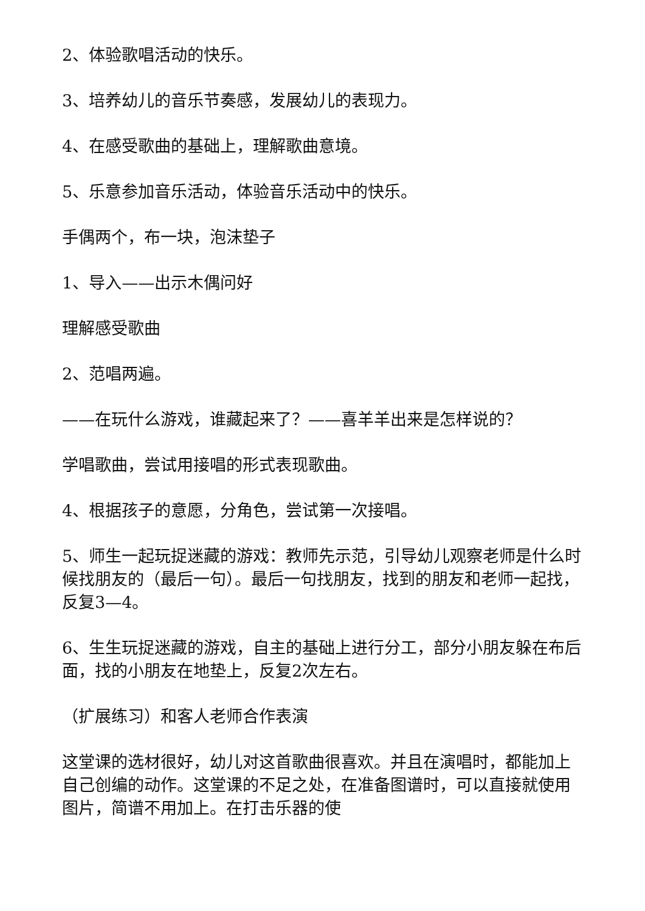2、体验歌唱活动的快乐。
3、培养幼儿的音乐节奏感，发展幼儿的表现力。
4、在感受歌曲的基础上，理解歌曲意境。
5、乐意参加音乐活动，体验音乐活动中的快乐。
手偶两个，布一块，泡沫垫子
1、导入——出示木偶问好
理解感受歌曲
2、范唱两遍。
——在玩什么游戏，谁藏起来了？——喜羊羊出来是怎样说的？
学唱歌曲，尝试用接唱的形式表现歌曲。
4、根据孩子的意愿，分角色，尝试第一次接唱。
5、师生一起玩捉迷藏的游戏：教师先示范，引导幼儿观察老师是什么时候找朋友的（最后一句）。最后一句找朋友，找到的朋友和老师一起找，反复3—4。
6、生生玩捉迷藏的游戏，自主的基础上进行分工，部分小朋友躲在布后面，找的小朋友在地垫上，反复2次左右。
（扩展练习）和客人老师合作表演
这堂课的选材很好，幼儿对这首歌曲很喜欢。并且在演唱时，都能加上自己创编的动作。这堂课的不足之处，在准备图谱时，可以直接就使用图片，简谱不用加上。在打击乐器的使